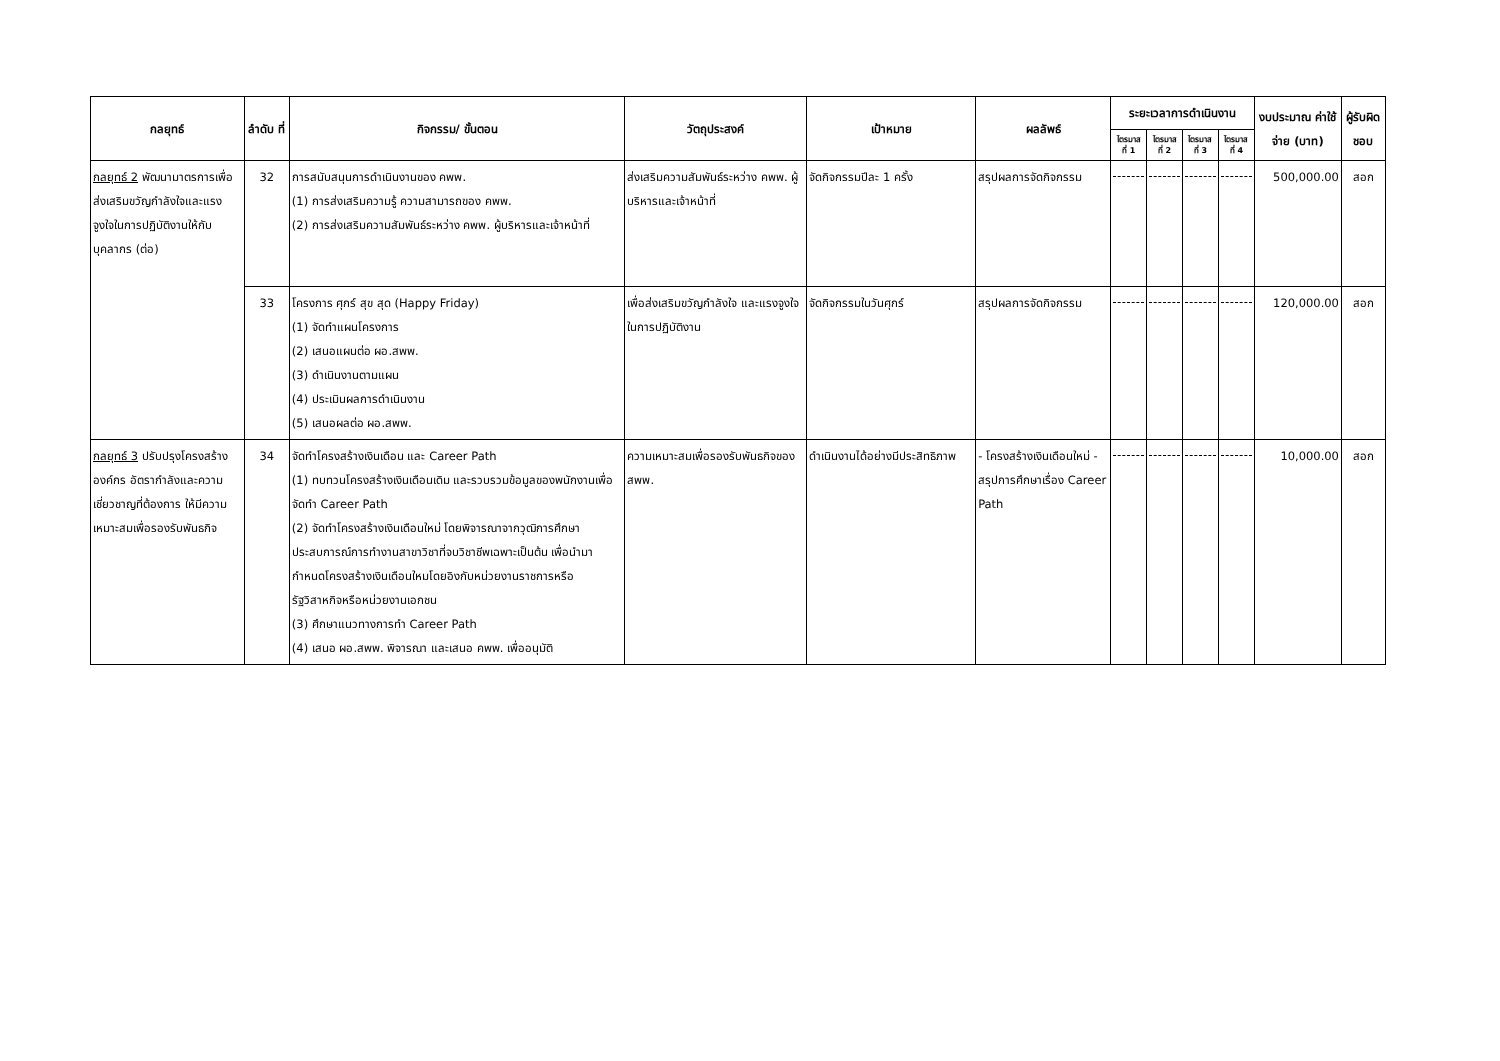| กลยุทธ์ | ลำดับ ที่ | กิจกรรม/ ขั้นตอน | วัตถุประสงค์ | เป้าหมาย | ผลลัพธ์ | ระยะเวลาการดำเนินงาน | | | | งบประมาณ ค่าใช้จ่าย (บาท) | ผู้รับผิดชอบ |
| --- | --- | --- | --- | --- | --- | --- | --- | --- | --- | --- | --- |
| | | | | | | ไตรมาส ที่ 1 | ไตรมาส ที่ 2 | ไตรมาส ที่ 3 | ไตรมาส ที่ 4 | | |
| กลยุทธ์ 2 พัฒนามาตรการเพื่อส่งเสริมขวัญกำลังใจและแรงจูงใจในการปฏิบัติงานให้กับบุคลากร (ต่อ) | 32 | การสนับสนุนการดำเนินงานของ คพพ. (1) การส่งเสริมความรู้ ความสามารถของ คพพ. (2) การส่งเสริมความสัมพันธ์ระหว่าง คพพ. ผู้บริหารและเจ้าหน้าที่ | ส่งเสริมความสัมพันธ์ระหว่าง คพพ. ผู้บริหารและเจ้าหน้าที่ | จัดกิจกรรมปีละ 1 ครั้ง | สรุปผลการจัดกิจกรรม | | | | | 500,000.00 | สอก |
| | 33 | โครงการ ศุกร์ สุข สุด (Happy Friday) (1) จัดทำแผนโครงการ (2) เสนอแผนต่อ ผอ.สพพ. (3) ดำเนินงานตามแผน (4) ประเมินผลการดำเนินงาน (5) เสนอผลต่อ ผอ.สพพ. | เพื่อส่งเสริมขวัญกำลังใจ และแรงจูงใจในการปฏิบัติงาน | จัดกิจกรรมในวันศุกร์ | สรุปผลการจัดกิจกรรม | | | | | 120,000.00 | สอก |
| กลยุทธ์ 3 ปรับปรุงโครงสร้างองค์กร อัตรากำลังและความเชี่ยวชาญที่ต้องการ ให้มีความเหมาะสมเพื่อรองรับพันธกิจ | 34 | จัดทำโครงสร้างเงินเดือน และ Career Path (1) ทบทวนโครงสร้างเงินเดือนเดิม และรวบรวมข้อมูลของพนักงานเพื่อจัดทำ Career Path (2) จัดทำโครงสร้างเงินเดือนใหม่ โดยพิจารณาจากวุฒิการศึกษาประสบการณ์การทำงานสาขาวิชาที่จบวิชาชีพเฉพาะเป็นต้น เพื่อนำมากำหนดโครงสร้างเงินเดือนใหมโดยอิงกับหน่วยงานราชการหรือรัฐวิสาหกิจหรือหน่วยงานเอกชน (3) ศึกษาแนวทางการทำ Career Path (4) เสนอ ผอ.สพพ. พิจารณา และเสนอ คพพ. เพื่ออนุมัติ | ความเหมาะสมเพื่อรองรับพันธกิจของ สพพ. | ดำเนินงานได้อย่างมีประสิทธิภาพ | - โครงสร้างเงินเดือนใหม่ - สรุปการศึกษาเรื่อง Career Path | | | | | 10,000.00 | สอก |